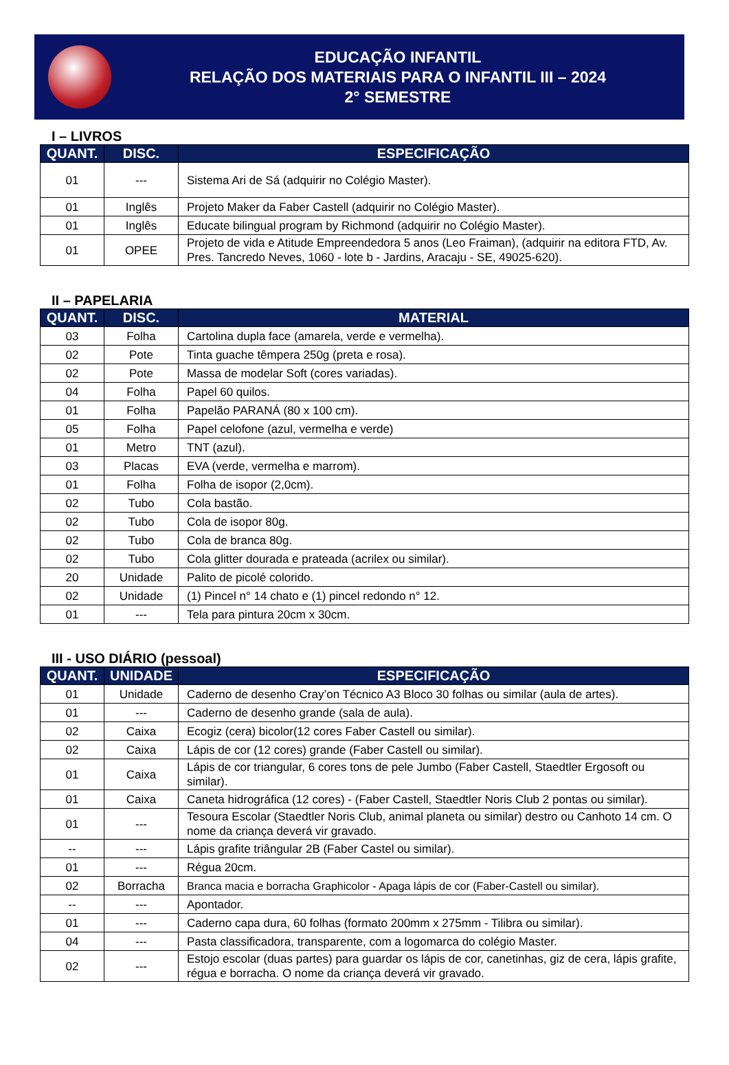EDUCAÇÃO INFANTIL
RELAÇÃO DOS MATERIAIS PARA O INFANTIL III – 2024
2° SEMESTRE
I – LIVROS
| QUANT. | DISC. | ESPECIFICAÇÃO |
| --- | --- | --- |
| 01 | --- | Sistema Ari de Sá (adquirir no Colégio Master). |
| 01 | Inglês | Projeto Maker da Faber Castell (adquirir no Colégio Master). |
| 01 | Inglês | Educate bilingual program by Richmond (adquirir no Colégio Master). |
| 01 | OPEE | Projeto de vida e Atitude Empreendedora 5 anos (Leo Fraiman), (adquirir na editora FTD, Av. Pres. Tancredo Neves, 1060 - lote b - Jardins, Aracaju - SE, 49025-620). |
II – PAPELARIA
| QUANT. | DISC. | MATERIAL |
| --- | --- | --- |
| 03 | Folha | Cartolina dupla face (amarela, verde e vermelha). |
| 02 | Pote | Tinta guache têmpera 250g (preta e rosa). |
| 02 | Pote | Massa de modelar Soft (cores variadas). |
| 04 | Folha | Papel 60 quilos. |
| 01 | Folha | Papelão PARANÁ (80 x 100 cm). |
| 05 | Folha | Papel celofone (azul, vermelha e verde) |
| 01 | Metro | TNT (azul). |
| 03 | Placas | EVA (verde, vermelha e marrom). |
| 01 | Folha | Folha de isopor (2,0cm). |
| 02 | Tubo | Cola bastão. |
| 02 | Tubo | Cola de isopor 80g. |
| 02 | Tubo | Cola de branca 80g. |
| 02 | Tubo | Cola glitter dourada e prateada (acrilex ou similar). |
| 20 | Unidade | Palito de picolé colorido. |
| 02 | Unidade | (1) Pincel n° 14 chato e (1) pincel redondo n° 12. |
| 01 | --- | Tela para pintura 20cm x 30cm. |
III - USO DIÁRIO (pessoal)
| QUANT. | UNIDADE | ESPECIFICAÇÃO |
| --- | --- | --- |
| 01 | Unidade | Caderno de desenho Cray’on Técnico A3 Bloco 30 folhas ou similar (aula de artes). |
| 01 | --- | Caderno de desenho grande (sala de aula). |
| 02 | Caixa | Ecogiz (cera) bicolor(12 cores Faber Castell ou similar). |
| 02 | Caixa | Lápis de cor (12 cores) grande (Faber Castell ou similar). |
| 01 | Caixa | Lápis de cor triangular, 6 cores tons de pele Jumbo (Faber Castell, Staedtler Ergosoft ou similar). |
| 01 | Caixa | Caneta hidrográfica (12 cores) - (Faber Castell, Staedtler Noris Club 2 pontas ou similar). |
| 01 | --- | Tesoura Escolar (Staedtler Noris Club, animal planeta ou similar) destro ou Canhoto 14 cm. O nome da criança deverá vir gravado. |
| -- | --- | Lápis grafite triângular 2B (Faber Castel ou similar). |
| 01 | --- | Régua 20cm. |
| 02 | Borracha | Branca macia e borracha Graphicolor - Apaga lápis de cor (Faber-Castell ou similar). |
| -- | --- | Apontador. |
| 01 | --- | Caderno capa dura, 60 folhas (formato 200mm x 275mm - Tilibra ou similar). |
| 04 | --- | Pasta classificadora, transparente, com a logomarca do colégio Master. |
| 02 | --- | Estojo escolar (duas partes) para guardar os lápis de cor, canetinhas, giz de cera, lápis grafite, régua e borracha. O nome da criança deverá vir gravado. |